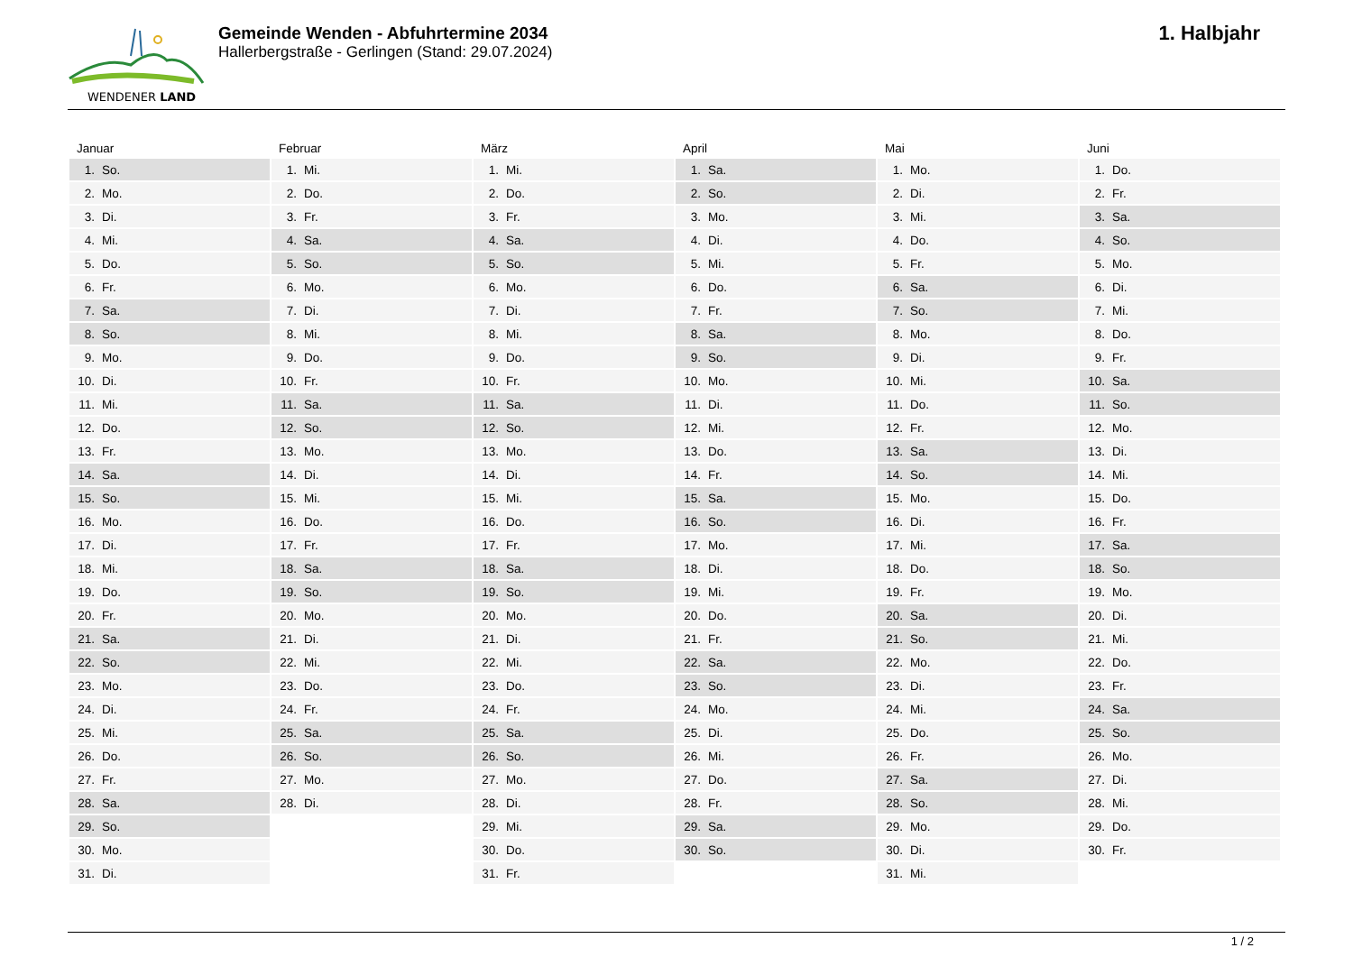WENDENER LAND
Gemeinde Wenden - Abfuhrtermine 2034
Hallerbergstraße - Gerlingen (Stand: 29.07.2024)
1. Halbjahr
| Januar | Februar | März | April | Mai | Juni |
| --- | --- | --- | --- | --- | --- |
| 1. So. | 1. Mi. | 1. Mi. | 1. Sa. | 1. Mo. | 1. Do. |
| 2. Mo. | 2. Do. | 2. Do. | 2. So. | 2. Di. | 2. Fr. |
| 3. Di. | 3. Fr. | 3. Fr. | 3. Mo. | 3. Mi. | 3. Sa. |
| 4. Mi. | 4. Sa. | 4. Sa. | 4. Di. | 4. Do. | 4. So. |
| 5. Do. | 5. So. | 5. So. | 5. Mi. | 5. Fr. | 5. Mo. |
| 6. Fr. | 6. Mo. | 6. Mo. | 6. Do. | 6. Sa. | 6. Di. |
| 7. Sa. | 7. Di. | 7. Di. | 7. Fr. | 7. So. | 7. Mi. |
| 8. So. | 8. Mi. | 8. Mi. | 8. Sa. | 8. Mo. | 8. Do. |
| 9. Mo. | 9. Do. | 9. Do. | 9. So. | 9. Di. | 9. Fr. |
| 10. Di. | 10. Fr. | 10. Fr. | 10. Mo. | 10. Mi. | 10. Sa. |
| 11. Mi. | 11. Sa. | 11. Sa. | 11. Di. | 11. Do. | 11. So. |
| 12. Do. | 12. So. | 12. So. | 12. Mi. | 12. Fr. | 12. Mo. |
| 13. Fr. | 13. Mo. | 13. Mo. | 13. Do. | 13. Sa. | 13. Di. |
| 14. Sa. | 14. Di. | 14. Di. | 14. Fr. | 14. So. | 14. Mi. |
| 15. So. | 15. Mi. | 15. Mi. | 15. Sa. | 15. Mo. | 15. Do. |
| 16. Mo. | 16. Do. | 16. Do. | 16. So. | 16. Di. | 16. Fr. |
| 17. Di. | 17. Fr. | 17. Fr. | 17. Mo. | 17. Mi. | 17. Sa. |
| 18. Mi. | 18. Sa. | 18. Sa. | 18. Di. | 18. Do. | 18. So. |
| 19. Do. | 19. So. | 19. So. | 19. Mi. | 19. Fr. | 19. Mo. |
| 20. Fr. | 20. Mo. | 20. Mo. | 20. Do. | 20. Sa. | 20. Di. |
| 21. Sa. | 21. Di. | 21. Di. | 21. Fr. | 21. So. | 21. Mi. |
| 22. So. | 22. Mi. | 22. Mi. | 22. Sa. | 22. Mo. | 22. Do. |
| 23. Mo. | 23. Do. | 23. Do. | 23. So. | 23. Di. | 23. Fr. |
| 24. Di. | 24. Fr. | 24. Fr. | 24. Mo. | 24. Mi. | 24. Sa. |
| 25. Mi. | 25. Sa. | 25. Sa. | 25. Di. | 25. Do. | 25. So. |
| 26. Do. | 26. So. | 26. So. | 26. Mi. | 26. Fr. | 26. Mo. |
| 27. Fr. | 27. Mo. | 27. Mo. | 27. Do. | 27. Sa. | 27. Di. |
| 28. Sa. | 28. Di. | 28. Di. | 28. Fr. | 28. So. | 28. Mi. |
| 29. So. | | 29. Mi. | 29. Sa. | 29. Mo. | 29. Do. |
| 30. Mo. | | 30. Do. | 30. So. | 30. Di. | 30. Fr. |
| 31. Di. | | 31. Fr. | | 31. Mi. | |
1 / 2